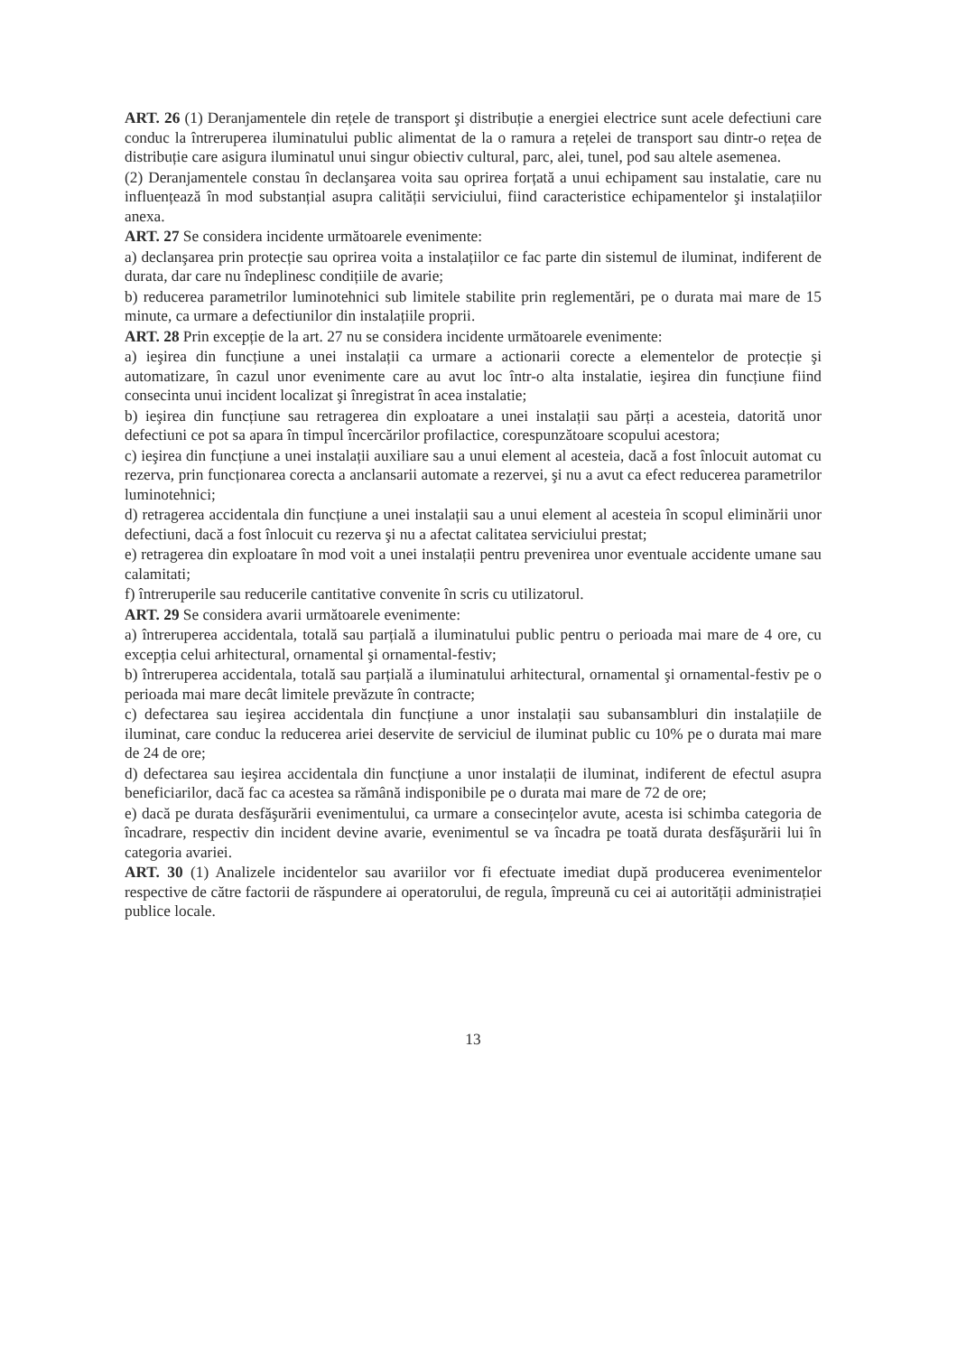ART. 26 (1) Deranjamentele din rețele de transport şi distribuție a energiei electrice sunt acele defectiuni care conduc la întreruperea iluminatului public alimentat de la o ramura a rețelei de transport sau dintr-o rețea de distribuție care asigura iluminatul unui singur obiectiv cultural, parc, alei, tunel, pod sau altele asemenea.
(2) Deranjamentele constau în declanşarea voita sau oprirea forțată a unui echipament sau instalatie, care nu influențează în mod substanțial asupra calității serviciului, fiind caracteristice echipamentelor şi instalațiilor anexa.
ART. 27 Se considera incidente următoarele evenimente:
a) declanşarea prin protecție sau oprirea voita a instalațiilor ce fac parte din sistemul de iluminat, indiferent de durata, dar care nu îndeplinesc condițiile de avarie;
b) reducerea parametrilor luminotehnici sub limitele stabilite prin reglementări, pe o durata mai mare de 15 minute, ca urmare a defectiunilor din instalațiile proprii.
ART. 28 Prin excepție de la art. 27 nu se considera incidente următoarele evenimente:
a) ieşirea din funcțiune a unei instalații ca urmare a actionarii corecte a elementelor de protecție şi automatizare, în cazul unor evenimente care au avut loc într-o alta instalatie, ieşirea din funcțiune fiind consecinta unui incident localizat şi înregistrat în acea instalatie;
b) ieşirea din funcțiune sau retragerea din exploatare a unei instalații sau părți a acesteia, datorită unor defectiuni ce pot sa apara în timpul încercărilor profilactice, corespunzătoare scopului acestora;
c) ieşirea din funcțiune a unei instalații auxiliare sau a unui element al acesteia, dacă a fost înlocuit automat cu rezerva, prin funcționarea corecta a anclansarii automate a rezervei, şi nu a avut ca efect reducerea parametrilor luminotehnici;
d) retragerea accidentala din funcțiune a unei instalații sau a unui element al acesteia în scopul eliminării unor defectiuni, dacă a fost înlocuit cu rezerva şi nu a afectat calitatea serviciului prestat;
e) retragerea din exploatare în mod voit a unei instalații pentru prevenirea unor eventuale accidente umane sau calamitati;
f) întreruperile sau reducerile cantitative convenite în scris cu utilizatorul.
ART. 29 Se considera avarii următoarele evenimente:
a) întreruperea accidentala, totală sau parțială a iluminatului public pentru o perioada mai mare de 4 ore, cu excepția celui arhitectural, ornamental şi ornamental-festiv;
b) întreruperea accidentala, totală sau parțială a iluminatului arhitectural, ornamental şi ornamental-festiv pe o perioada mai mare decât limitele prevăzute în contracte;
c) defectarea sau ieşirea accidentala din funcțiune a unor instalații sau subansambluri din instalațiile de iluminat, care conduc la reducerea ariei deservite de serviciul de iluminat public cu 10% pe o durata mai mare de 24 de ore;
d) defectarea sau ieşirea accidentala din funcțiune a unor instalații de iluminat, indiferent de efectul asupra beneficiarilor, dacă fac ca acestea sa rămână indisponibile pe o durata mai mare de 72 de ore;
e) dacă pe durata desfăşurării evenimentului, ca urmare a consecințelor avute, acesta isi schimba categoria de încadrare, respectiv din incident devine avarie, evenimentul se va încadra pe toată durata desfăşurării lui în categoria avariei.
ART. 30 (1) Analizele incidentelor sau avariilor vor fi efectuate imediat după producerea evenimentelor respective de către factorii de răspundere ai operatorului, de regula, împreună cu cei ai autorității administrației publice locale.
13